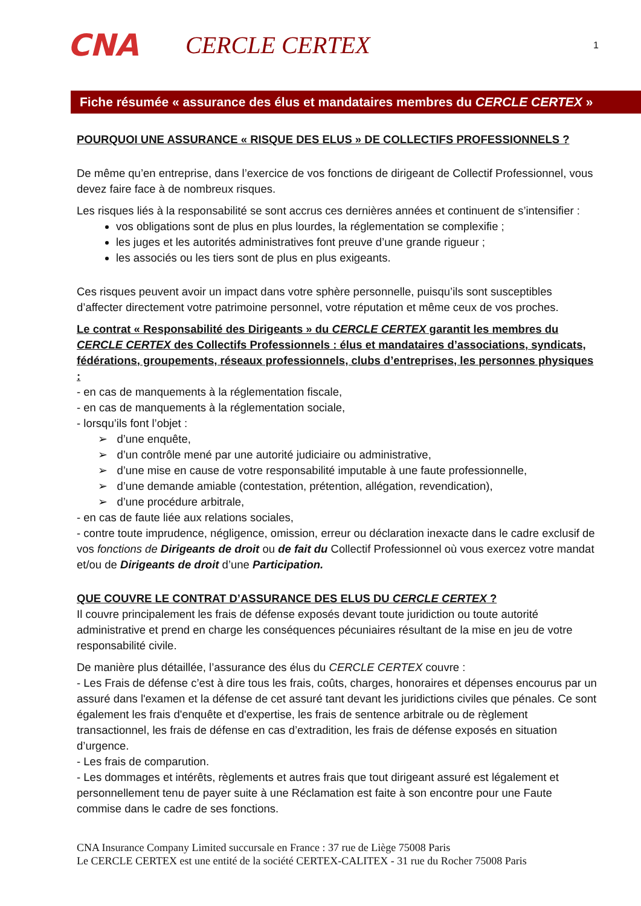CNA
CERCLE CERTEX
1
Fiche résumée « assurance des élus et mandataires membres du CERCLE CERTEX »
POURQUOI UNE ASSURANCE « RISQUE DES ELUS » DE COLLECTIFS PROFESSIONNELS ?
De même qu’en entreprise, dans l’exercice de vos fonctions de dirigeant de Collectif Professionnel, vous devez faire face à de nombreux risques.
Les risques liés à la responsabilité se sont accrus ces dernières années et continuent de s’intensifier :
vos obligations sont de plus en plus lourdes, la réglementation se complexifie ;
les juges et les autorités administratives font preuve d’une grande rigueur ;
les associés ou les tiers sont de plus en plus exigeants.
Ces risques peuvent avoir un impact dans votre sphère personnelle, puisqu’ils sont susceptibles d’affecter directement votre patrimoine personnel, votre réputation et même ceux de vos proches.
Le contrat « Responsabilité des Dirigeants » du CERCLE CERTEX garantit les membres du CERCLE CERTEX des Collectifs Professionnels : élus et mandataires d’associations, syndicats, fédérations, groupements, réseaux professionnels, clubs d’entreprises, les personnes physiques :
- en cas de manquements à la réglementation fiscale,
- en cas de manquements à la réglementation sociale,
- lorsqu’ils font l’objet :
➢ d’une enquête,
➢ d’un contrôle mené par une autorité judiciaire ou administrative,
➢ d’une mise en cause de votre responsabilité imputable à une faute professionnelle,
➢ d’une demande amiable (contestation, prétention, allégation, revendication),
➢ d’une procédure arbitrale,
- en cas de faute liée aux relations sociales,
- contre toute imprudence, négligence, omission, erreur ou déclaration inexacte dans le cadre exclusif de vos fonctions de Dirigeants de droit ou de fait du Collectif Professionnel où vous exercez votre mandat et/ou de Dirigeants de droit d’une Participation.
QUE COUVRE LE CONTRAT D’ASSURANCE DES ELUS DU CERCLE CERTEX ?
Il couvre principalement les frais de défense exposés devant toute juridiction ou toute autorité administrative et prend en charge les conséquences pécuniaires résultant de la mise en jeu de votre responsabilité civile.
De manière plus détaillée, l’assurance des élus du CERCLE CERTEX couvre :
- Les Frais de défense c’est à dire tous les frais, coûts, charges, honoraires et dépenses encourus par un assuré dans l'examen et la défense de cet assuré tant devant les juridictions civiles que pénales. Ce sont également les frais d'enquête et d'expertise, les frais de sentence arbitrale ou de règlement transactionnel, les frais de défense en cas d’extradition, les frais de défense exposés en situation d’urgence.
- Les frais de comparution.
- Les dommages et intérêts, règlements et autres frais que tout dirigeant assuré est légalement et personnellement tenu de payer suite à une Réclamation est faite à son encontre pour une Faute commise dans le cadre de ses fonctions.
CNA Insurance Company Limited succursale en France : 37 rue de Liège 75008 Paris
Le CERCLE CERTEX est une entité de la société CERTEX-CALITEX - 31 rue du Rocher 75008 Paris